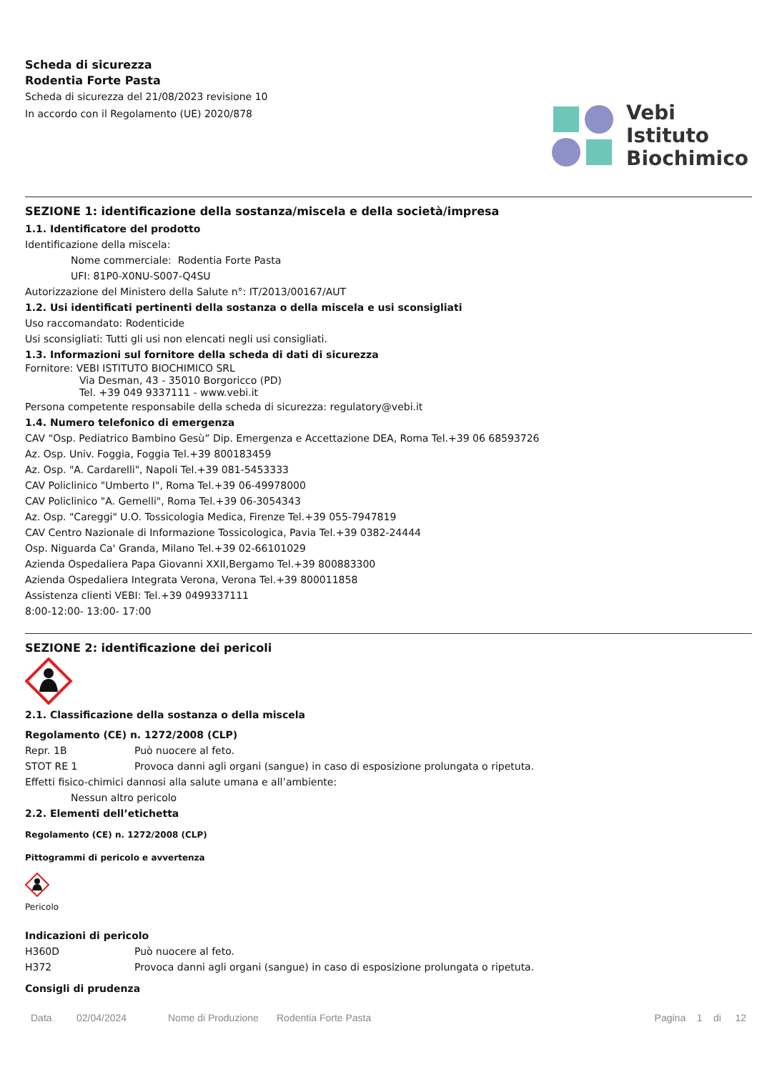Scheda di sicurezza
Rodentia Forte Pasta
Scheda di sicurezza del 21/08/2023 revisione 10
In accordo con il Regolamento (UE) 2020/878
Vebi
Istituto
Biochimico
SEZIONE 1: identificazione della sostanza/miscela e della società/impresa
1.1. Identificatore del prodotto
Identificazione della miscela:
Nome commerciale: Rodentia Forte Pasta
UFI: 81P0-X0NU-S007-Q4SU
Autorizzazione del Ministero della Salute n°: IT/2013/00167/AUT
1.2. Usi identificati pertinenti della sostanza o della miscela e usi sconsigliati
Uso raccomandato: Rodenticide
Usi sconsigliati: Tutti gli usi non elencati negli usi consigliati.
1.3. Informazioni sul fornitore della scheda di dati di sicurezza
Fornitore: VEBI ISTITUTO BIOCHIMICO SRL
Via Desman, 43 - 35010 Borgoricco (PD)
Tel. +39 049 9337111 - www.vebi.it
Persona competente responsabile della scheda di sicurezza: regulatory@vebi.it
1.4. Numero telefonico di emergenza
CAV “Osp. Pediatrico Bambino Gesù” Dip. Emergenza e Accettazione DEA, Roma Tel.+39 06 68593726
Az. Osp. Univ. Foggia, Foggia Tel.+39 800183459
Az. Osp. "A. Cardarelli", Napoli Tel.+39 081-5453333
CAV Policlinico "Umberto I", Roma Tel.+39 06-49978000
CAV Policlinico "A. Gemelli", Roma Tel.+39 06-3054343
Az. Osp. "Careggi" U.O. Tossicologia Medica, Firenze Tel.+39 055-7947819
CAV Centro Nazionale di Informazione Tossicologica, Pavia Tel.+39 0382-24444
Osp. Niguarda Ca' Granda, Milano Tel.+39 02-66101029
Azienda Ospedaliera Papa Giovanni XXII,Bergamo Tel.+39 800883300
Azienda Ospedaliera Integrata Verona, Verona Tel.+39 800011858
Assistenza clienti VEBI: Tel.+39 0499337111
8:00-12:00- 13:00- 17:00
SEZIONE 2: identificazione dei pericoli
2.1. Classificazione della sostanza o della miscela
Regolamento (CE) n. 1272/2008 (CLP)
| Repr. 1B | Può nuocere al feto. |
| STOT RE 1 | Provoca danni agli organi (sangue) in caso di esposizione prolungata o ripetuta. |
Effetti fisico-chimici dannosi alla salute umana e all’ambiente:
Nessun altro pericolo
2.2. Elementi dell’etichetta
Regolamento (CE) n. 1272/2008 (CLP)
Pittogrammi di pericolo e avvertenza
Pericolo
Indicazioni di pericolo
| H360D | Può nuocere al feto. |
| H372 | Provoca danni agli organi (sangue) in caso di esposizione prolungata o ripetuta. |
Consigli di prudenza
Data 02/04/2024 Nome di Produzione Rodentia Forte Pasta Pagina 1 di 12